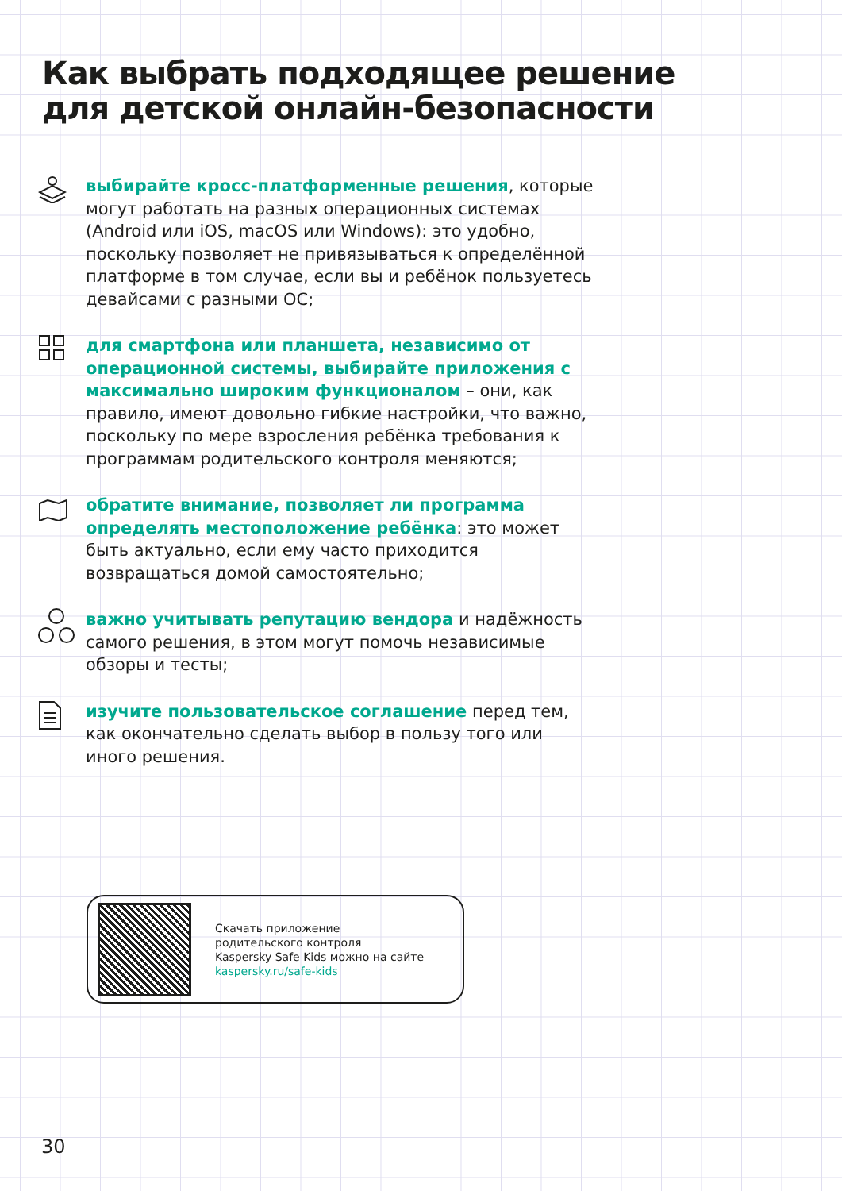Как выбрать подходящее решение
для детской онлайн-безопасности
выбирайте кросс-платформенные решения, которые могут работать на разных операционных системах (Android или iOS, macOS или Windows): это удобно, поскольку позволяет не привязываться к определённой платформе в том случае, если вы и ребёнок пользуетесь девайсами с разными ОС;
для смартфона или планшета, независимо от операционной системы, выбирайте приложения с максимально широким функционалом – они, как правило, имеют довольно гибкие настройки, что важно, поскольку по мере взросления ребёнка требования к программам родительского контроля меняются;
обратите внимание, позволяет ли программа определять местоположение ребёнка: это может быть актуально, если ему часто приходится возвращаться домой самостоятельно;
важно учитывать репутацию вендора и надёжность самого решения, в этом могут помочь независимые обзоры и тесты;
изучите пользовательское соглашение перед тем, как окончательно сделать выбор в пользу того или иного решения.
Скачать приложение
родительского контроля
Kaspersky Safe Kids можно на сайте
kaspersky.ru/safe-kids
30